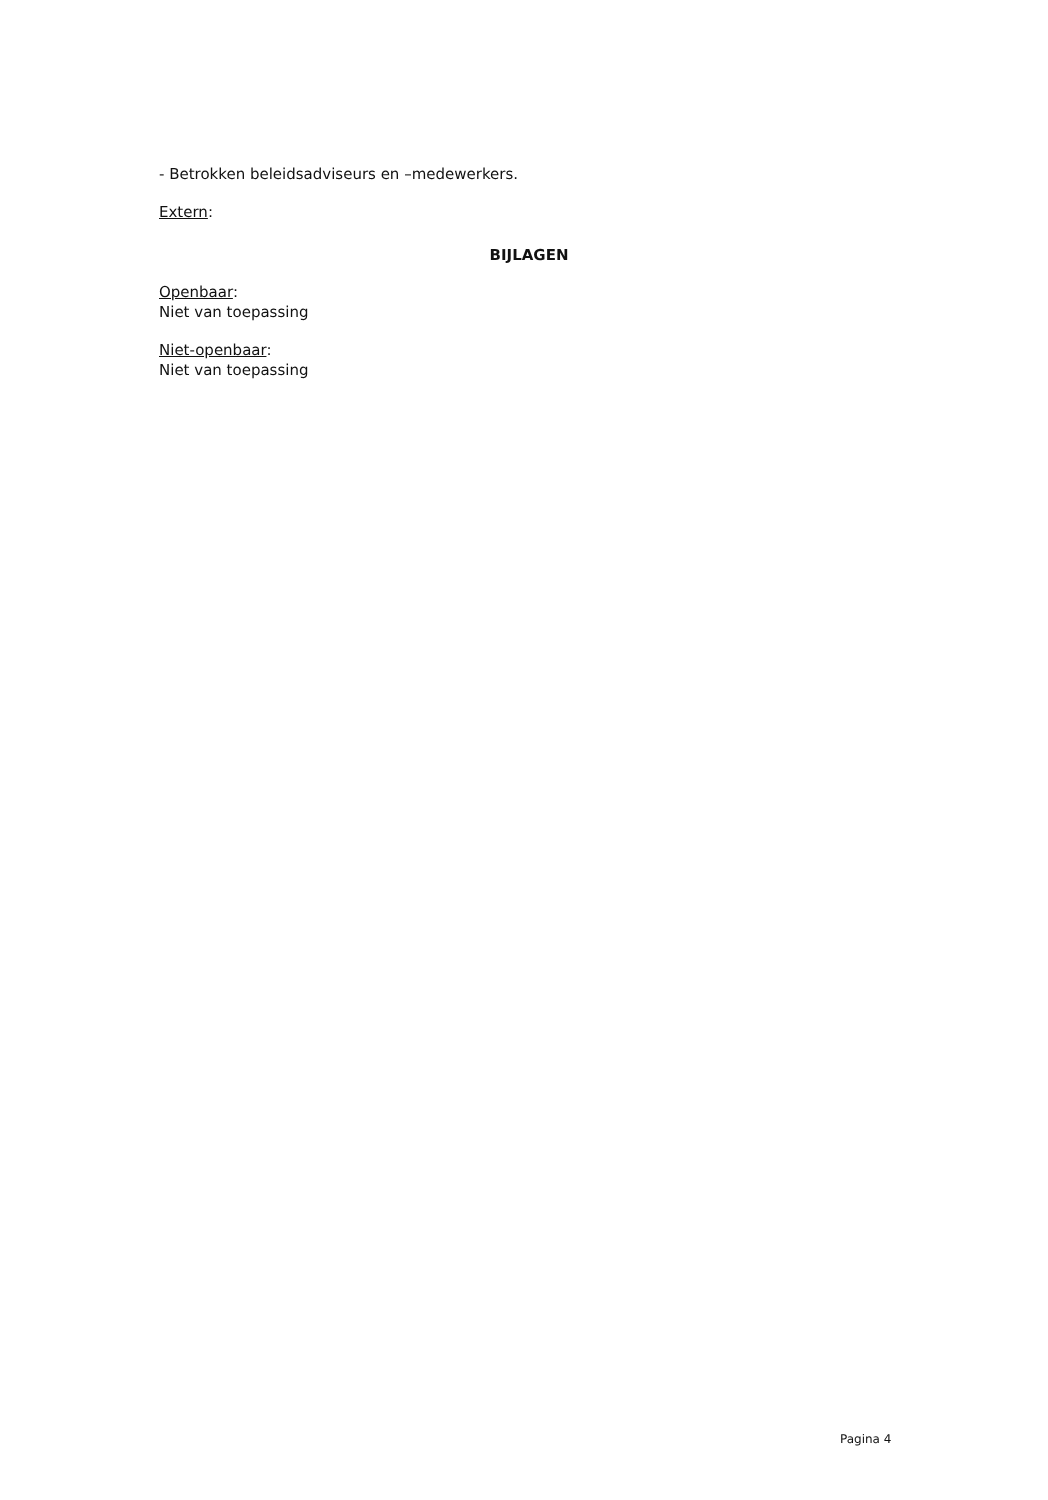- Betrokken beleidsadviseurs en –medewerkers.
Extern:
BIJLAGEN
Openbaar:
Niet van toepassing
Niet-openbaar:
Niet van toepassing
Pagina 4